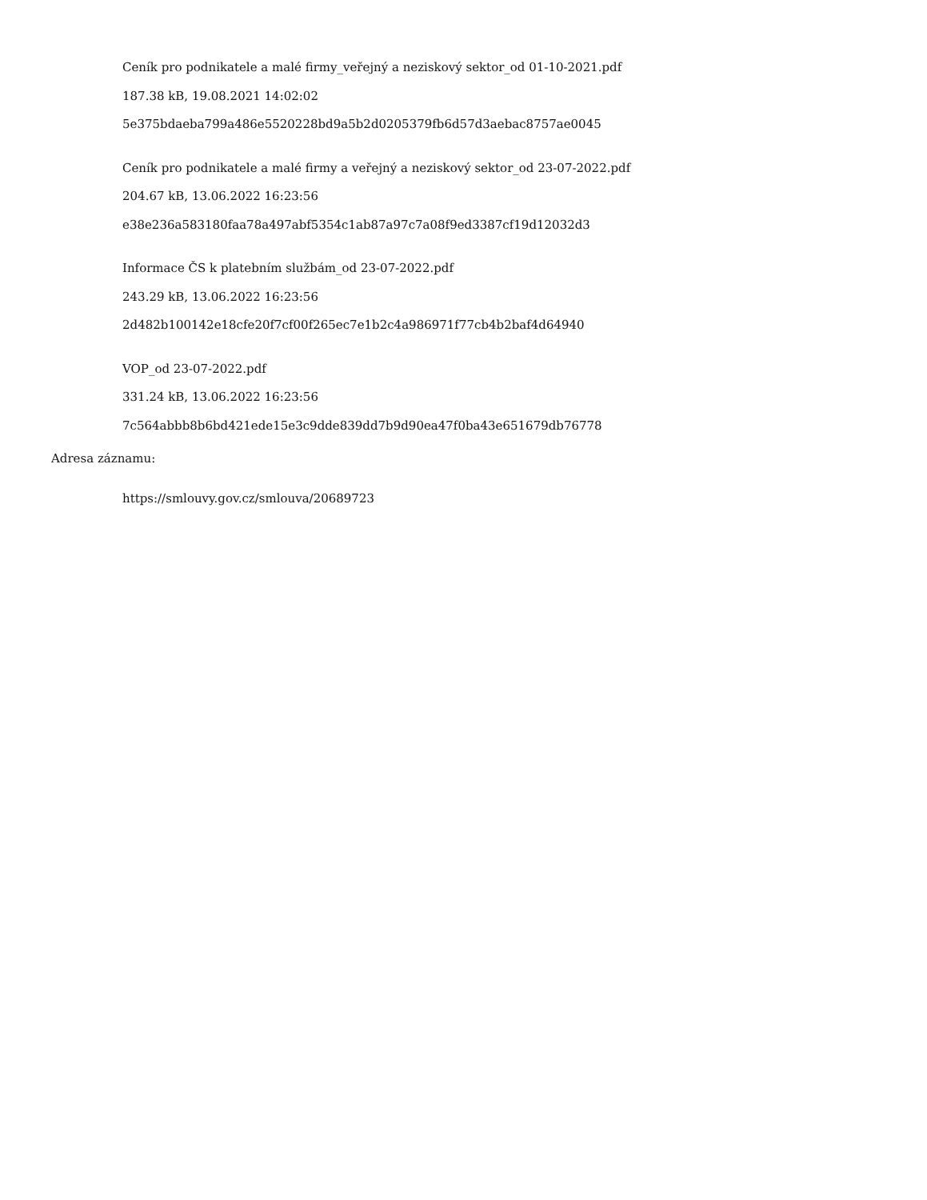Ceník pro podnikatele a malé firmy_veřejný a neziskový sektor_od 01-10-2021.pdf
187.38 kB, 19.08.2021 14:02:02
5e375bdaeba799a486e5520228bd9a5b2d0205379fb6d57d3aebac8757ae0045
Ceník pro podnikatele a malé firmy a veřejný a neziskový sektor_od 23-07-2022.pdf
204.67 kB, 13.06.2022 16:23:56
e38e236a583180faa78a497abf5354c1ab87a97c7a08f9ed3387cf19d12032d3
Informace ČS k platebním službám_od 23-07-2022.pdf
243.29 kB, 13.06.2022 16:23:56
2d482b100142e18cfe20f7cf00f265ec7e1b2c4a986971f77cb4b2baf4d64940
VOP_od 23-07-2022.pdf
331.24 kB, 13.06.2022 16:23:56
7c564abbb8b6bd421ede15e3c9dde839dd7b9d90ea47f0ba43e651679db76778
Adresa záznamu:
https://smlouvy.gov.cz/smlouva/20689723